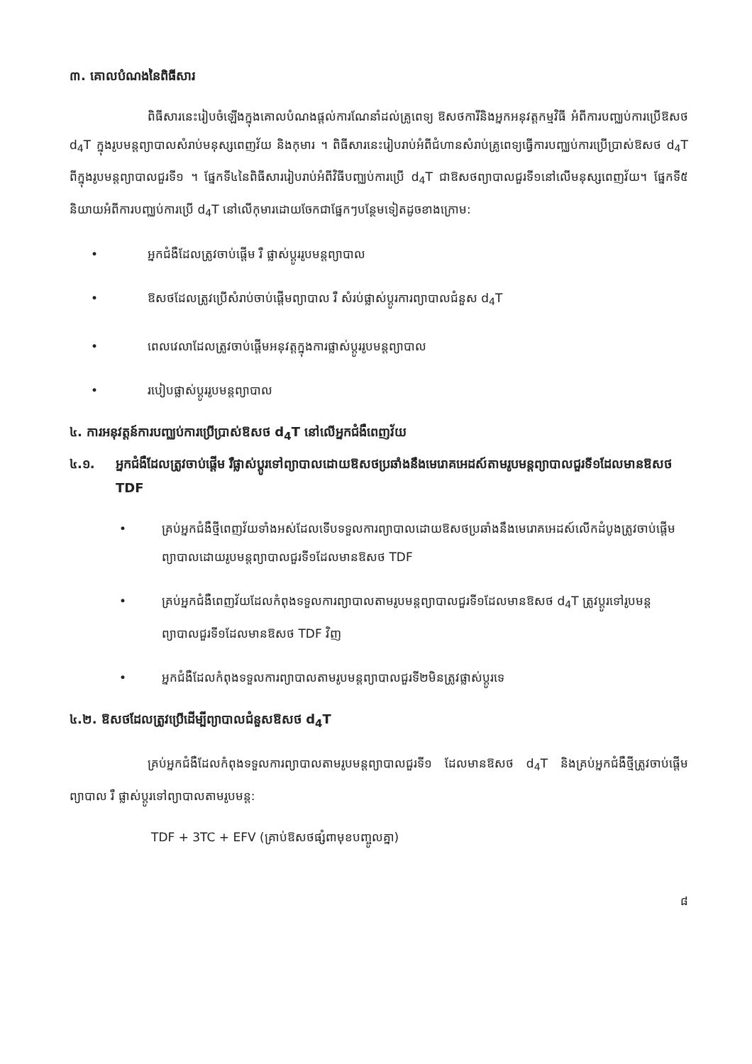៣. គោលបំណងនៃពិធីសារ
ពិធីសារនេះរៀបចំឡើងក្នុងគោលបំណងផ្តល់ការណែនាំដល់គ្រូពេទ្យ ឱសថការីនិងអ្នកអនុវត្តកម្មវិធី អំពីការបញ្ឈប់ការប្រើឱសថ d<sub>4</sub>T ក្នុងរូបមន្តព្យាបាលសំរាប់មនុស្សពេញវ័យ និងកុមារ ។ ពិធីសារនេះរៀបរាប់អំពីជំហានសំរាប់គ្រូពេទ្យធ្វើការបញ្ឈប់ការប្រើប្រាស់ឱសថ d<sub>4</sub>T ពីក្នុងរូបមន្តព្យាបាលជួរទី១ ។ ផ្នែកទី៤នៃពិធីសាររៀបរាប់អំពីវិធីបញ្ឈប់ការប្រើ d<sub>4</sub>T ជាឱសថព្យាបាលជួរទី១នៅលើមនុស្សពេញវ័យ។ ផ្នែកទី៥ និយាយអំពីការបញ្ឈប់ការប្រើ d<sub>4</sub>T នៅលើកុមារដោយចែកជាផ្នែកៗបន្ថែមទៀតដូចខាងក្រោម:
• អ្នកជំងឺដែលត្រូវចាប់ផ្តើម រឺ ផ្លាស់ប្តូររូបមន្តព្យាបាល
• ឱសថដែលត្រូវប្រើសំរាប់ចាប់ផ្តើមព្យាបាល រឺ សំរប់ផ្លាស់ប្តូរការព្យាបាលជំនួស d<sub>4</sub>T
• ពេលវេលាដែលត្រូវចាប់ផ្តើមអនុវត្តក្នុងការផ្លាស់ប្តូររូបមន្តព្យាបាល
• របៀបផ្លាស់ប្តូររូបមន្តព្យាបាល
៤. ការអនុវត្តន៍ការបញ្ឈប់ការប្រើប្រាស់ឱសថ d<sub>4</sub>T នៅលើអ្នកជំងឺពេញវ័យ
៤.១. អ្នកជំងឺដែលត្រូវចាប់ផ្តើម រឺផ្លាស់ប្តូរទៅព្យាបាលដោយឱសថប្រឆាំងនឹងមេរោគអេដស៍តាមរូបមន្តព្យាបាលជួរទី១ដែលមានឱសថ TDF
• គ្រប់អ្នកជំងឺថ្មីពេញវ័យទាំងអស់ដែលទើបទទួលការព្យាបាលដោយឱសថប្រឆាំងនឹងមេរោគអេដស៍លើកដំបូងត្រូវចាប់ផ្តើមព្យាបាលដោយរូបមន្តព្យាបាលជួរទី១ដែលមានឱសថ TDF
• គ្រប់អ្នកជំងឺពេញវ័យដែលកំពុងទទួលការព្យាបាលតាមរូបមន្តព្យាបាលជួរទី១ដែលមានឱសថ d<sub>4</sub>T ត្រូវប្តូរទៅរូបមន្តព្យាបាលជួរទី១ដែលមានឱសថ TDF វិញ
• អ្នកជំងឺដែលកំពុងទទួលការព្យាបាលតាមរូបមន្តព្យាបាលជួរទី២មិនត្រូវផ្លាស់ប្តូរទេ
៤.២. ឱសថដែលត្រូវប្រើដើម្បីព្យាបាលជំនួសឱសថ d<sub>4</sub>T
គ្រប់អ្នកជំងឺដែលកំពុងទទួលការព្យាបាលតាមរូបមន្តព្យាបាលជួរទី១ ដែលមានឱសថ d<sub>4</sub>T និងគ្រប់អ្នកជំងឺថ្មីត្រូវចាប់ផ្តើមព្យាបាល រឺ ផ្លាស់ប្តូរទៅព្យាបាលតាមរូបមន្ត:
TDF + 3TC + EFV (គ្រាប់ឱសថផ្សំពាមុខបញ្ចូលគ្នា)
៨